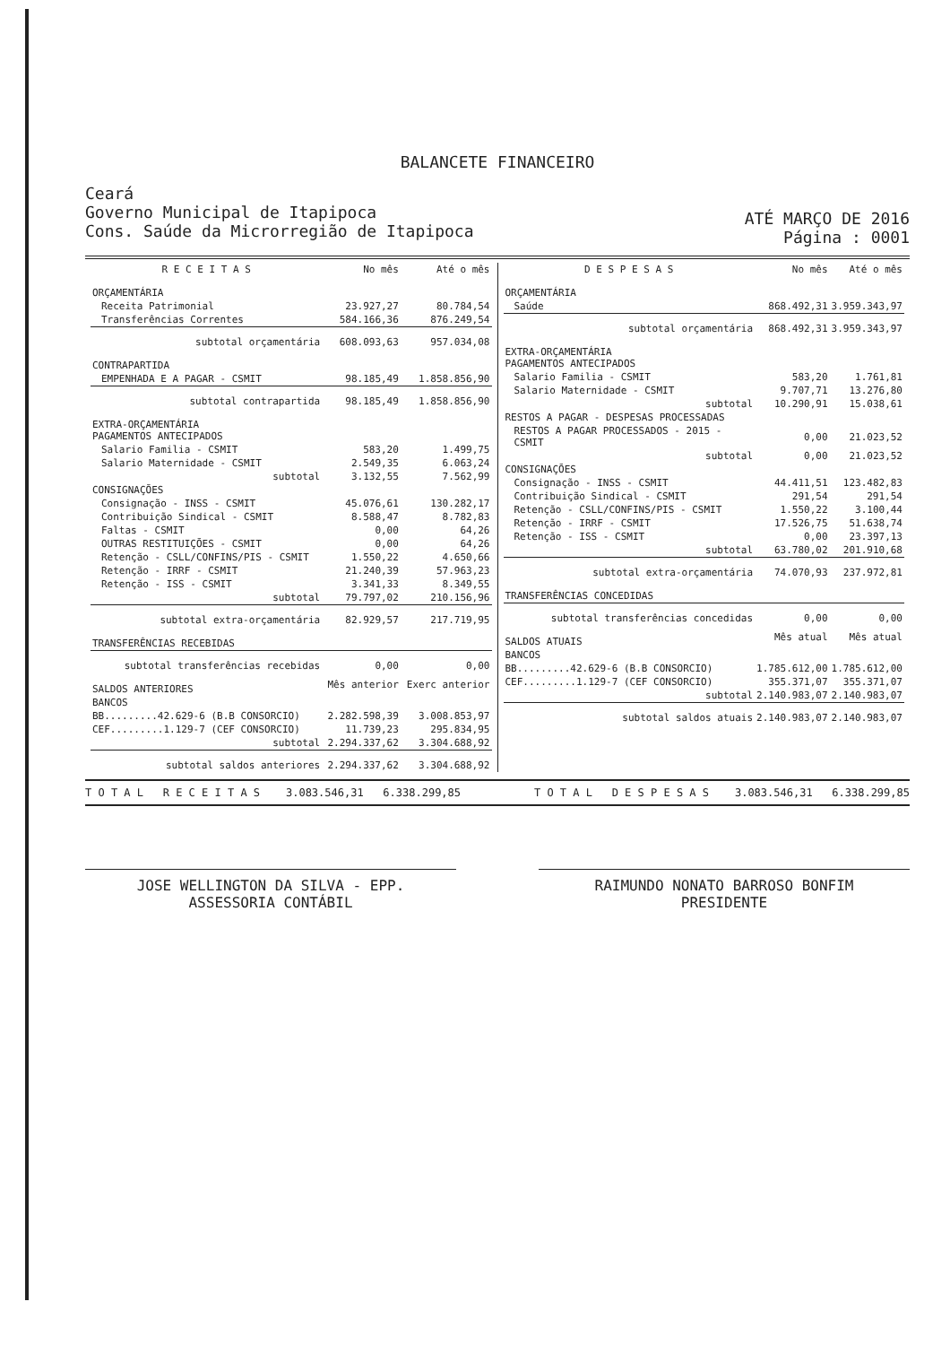BALANCETE FINANCEIRO
Ceará
Governo Municipal de Itapipoca
Cons. Saúde da Microrregião de Itapipoca
ATÉ MARÇO DE 2016
Página : 0001
| R E C E I T A S | No mês | Até o mês |
| --- | --- | --- |
| ORÇAMENTÁRIA | | |
| Receita Patrimonial | 23.927,27 | 80.784,54 |
| Transferências Correntes | 584.166,36 | 876.249,54 |
| subtotal orçamentária | 608.093,63 | 957.034,08 |
| CONTRAPARTIDA | | |
| EMPENHADA E A PAGAR - CSMIT | 98.185,49 | 1.858.856,90 |
| subtotal contrapartida | 98.185,49 | 1.858.856,90 |
| EXTRA-ORÇAMENTÁRIA PAGAMENTOS ANTECIPADOS | | |
| Salario Familia - CSMIT | 583,20 | 1.499,75 |
| Salario Maternidade - CSMIT | 2.549,35 | 6.063,24 |
| subtotal | 3.132,55 | 7.562,99 |
| CONSIGNAÇÕES | | |
| Consignação - INSS - CSMIT | 45.076,61 | 130.282,17 |
| Contribuição Sindical - CSMIT | 8.588,47 | 8.782,83 |
| Faltas - CSMIT | 0,00 | 64,26 |
| OUTRAS RESTITUIÇÕES - CSMIT | 0,00 | 64,26 |
| Retenção - CSLL/CONFINS/PIS - CSMIT | 1.550,22 | 4.650,66 |
| Retenção - IRRF - CSMIT | 21.240,39 | 57.963,23 |
| Retenção - ISS - CSMIT | 3.341,33 | 8.349,55 |
| subtotal | 79.797,02 | 210.156,96 |
| subtotal extra-orçamentária | 82.929,57 | 217.719,95 |
| TRANSFERÊNCIAS RECEBIDAS | | |
| subtotal transferências recebidas | 0,00 | 0,00 |
| SALDOS ANTERIORES | Mês anterior | Exerc anterior |
| BANCOS | | |
| BB.........42.629-6 (B.B CONSORCIO) | 2.282.598,39 | 3.008.853,97 |
| CEF.........1.129-7 (CEF CONSORCIO) | 11.739,23 | 295.834,95 |
| subtotal | 2.294.337,62 | 3.304.688,92 |
| subtotal saldos anteriores | 2.294.337,62 | 3.304.688,92 |
| D E S P E S A S | No mês | Até o mês |
| --- | --- | --- |
| ORÇAMENTÁRIA | | |
| Saúde | 868.492,31 | 3.959.343,97 |
| subtotal orçamentária | 868.492,31 | 3.959.343,97 |
| EXTRA-ORÇAMENTÁRIA PAGAMENTOS ANTECIPADOS | | |
| Salario Familia - CSMIT | 583,20 | 1.761,81 |
| Salario Maternidade - CSMIT | 9.707,71 | 13.276,80 |
| subtotal | 10.290,91 | 15.038,61 |
| RESTOS A PAGAR - DESPESAS PROCESSADAS | | |
| RESTOS A PAGAR PROCESSADOS - 2015 - CSMIT | 0,00 | 21.023,52 |
| subtotal | 0,00 | 21.023,52 |
| CONSIGNAÇÕES | | |
| Consignação - INSS - CSMIT | 44.411,51 | 123.482,83 |
| Contribuição Sindical - CSMIT | 291,54 | 291,54 |
| Retenção - CSLL/CONFINS/PIS - CSMIT | 1.550,22 | 3.100,44 |
| Retenção - IRRF - CSMIT | 17.526,75 | 51.638,74 |
| Retenção - ISS - CSMIT | 0,00 | 23.397,13 |
| subtotal | 63.780,02 | 201.910,68 |
| subtotal extra-orçamentária | 74.070,93 | 237.972,81 |
| TRANSFERÊNCIAS CONCEDIDAS | | |
| subtotal transferências concedidas | 0,00 | 0,00 |
| SALDOS ATUAIS | Mês atual | Mês atual |
| BANCOS | | |
| BB.........42.629-6 (B.B CONSORCIO) | 1.785.612,00 | 1.785.612,00 |
| CEF.........1.129-7 (CEF CONSORCIO) | 355.371,07 | 355.371,07 |
| subtotal | 2.140.983,07 | 2.140.983,07 |
| subtotal saldos atuais | 2.140.983,07 | 2.140.983,07 |
T O T A L R E C E I T A S 3.083.546,31 6.338.299,85 T O T A L D E S P E S A S 3.083.546,31 6.338.299,85
JOSE WELLINGTON DA SILVA - EPP.
ASSESSORIA CONTÁBIL
RAIMUNDO NONATO BARROSO BONFIM
PRESIDENTE